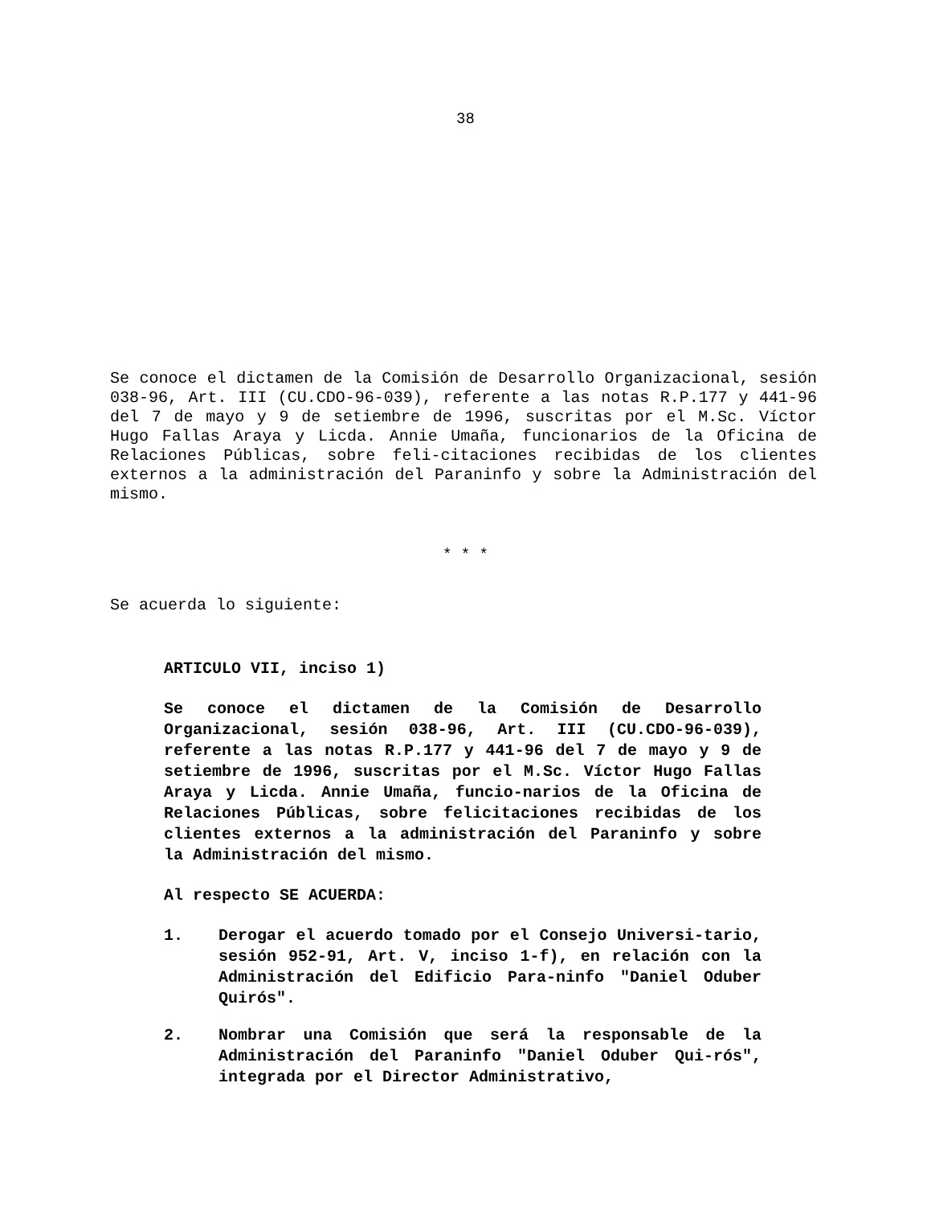38
Se conoce el dictamen de la Comisión de Desarrollo Organizacional, sesión 038-96, Art. III (CU.CDO-96-039), referente a las notas R.P.177 y 441-96 del 7 de mayo y 9 de setiembre de 1996, suscritas por el M.Sc. Víctor Hugo Fallas Araya y Licda. Annie Umaña, funcionarios de la Oficina de Relaciones Públicas, sobre feli-citaciones recibidas de los clientes externos a la administración del Paraninfo y sobre la Administración del mismo.
* * *
Se acuerda lo siguiente:
ARTICULO VII, inciso 1)
Se conoce el dictamen de la Comisión de Desarrollo Organizacional, sesión 038-96, Art. III (CU.CDO-96-039), referente a las notas R.P.177 y 441-96 del 7 de mayo y 9 de setiembre de 1996, suscritas por el M.Sc. Víctor Hugo Fallas Araya y Licda. Annie Umaña, funcio-narios de la Oficina de Relaciones Públicas, sobre felicitaciones recibidas de los clientes externos a la administración del Paraninfo y sobre la Administración del mismo.
Al respecto SE ACUERDA:
1. Derogar el acuerdo tomado por el Consejo Universi-tario, sesión 952-91, Art. V, inciso 1-f), en relación con la Administración del Edificio Para-ninfo "Daniel Oduber Quirós".
2. Nombrar una Comisión que será la responsable de la Administración del Paraninfo "Daniel Oduber Qui-rós", integrada por el Director Administrativo,